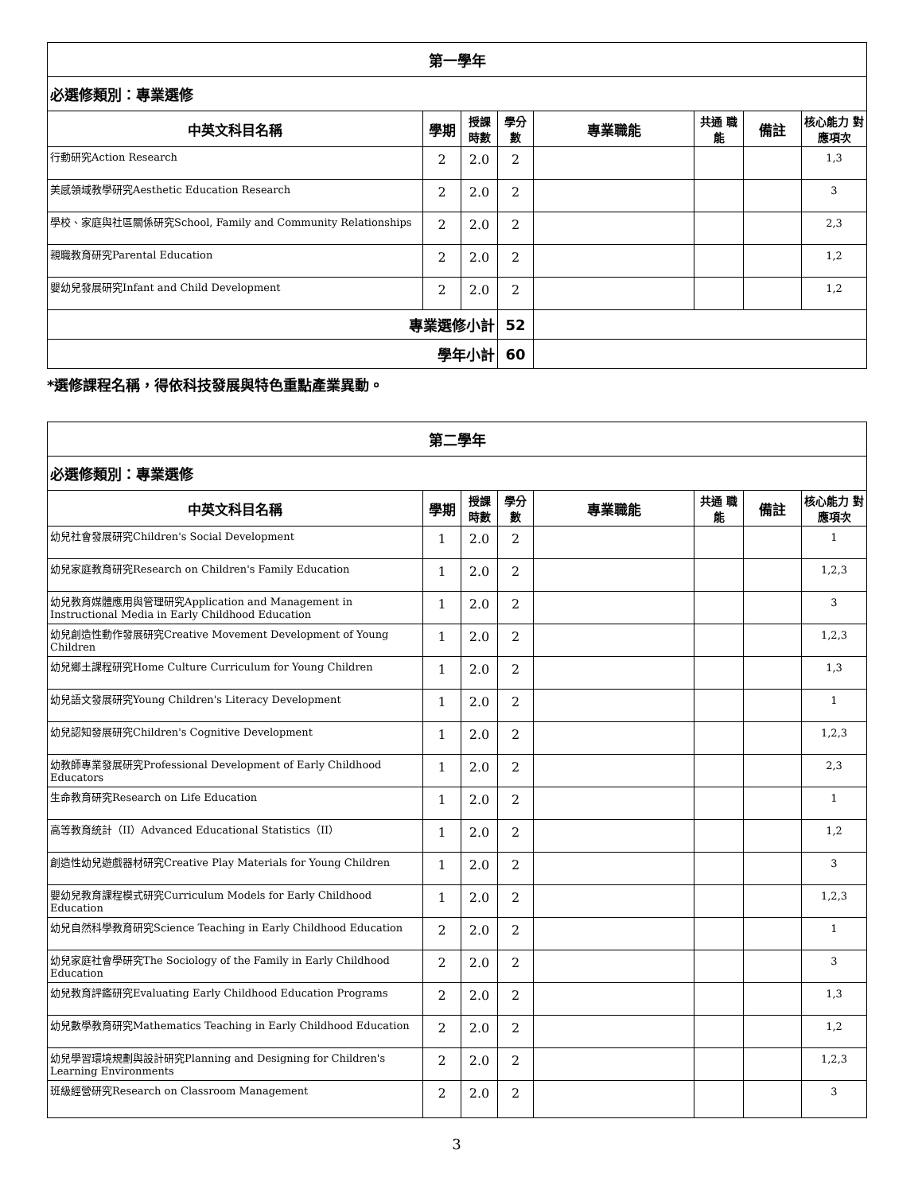| 第一學年 | | | | | | | |
| 必選修類別：專業選修 | | | | | | | |
| 中英文科目名稱 | 學期 | 授課 時數 | 學分 數 | 專業職能 | 共通 職能 | 備註 | 核心能力 對應項次 |
| 行動研究Action Research | 2 | 2.0 | 2 | | | | 1,3 |
| 美感領域教學研究Aesthetic Education Research | 2 | 2.0 | 2 | | | | 3 |
| 學校、家庭與社區關係研究School, Family and Community Relationships | 2 | 2.0 | 2 | | | | 2,3 |
| 親職教育研究Parental Education | 2 | 2.0 | 2 | | | | 1,2 |
| 嬰幼兒發展研究Infant and Child Development | 2 | 2.0 | 2 | | | | 1,2 |
| 專業選修小計 | | | 52 | | | | |
| 學年小計 | | | 60 | | | | |
*選修課程名稱，得依科技發展與特色重點產業異動。
| 第二學年 | | | | | | | |
| 必選修類別：專業選修 | | | | | | | |
| 中英文科目名稱 | 學期 | 授課 時數 | 學分 數 | 專業職能 | 共通 職能 | 備註 | 核心能力 對應項次 |
| 幼兒社會發展研究Children's Social Development | 1 | 2.0 | 2 | | | | 1 |
| 幼兒家庭教育研究Research on Children's Family Education | 1 | 2.0 | 2 | | | | 1,2,3 |
| 幼兒教育媒體應用與管理研究Application and Management in Instructional Media in Early Childhood Education | 1 | 2.0 | 2 | | | | 3 |
| 幼兒創造性動作發展研究Creative Movement Development of Young Children | 1 | 2.0 | 2 | | | | 1,2,3 |
| 幼兒鄉土課程研究Home Culture Curriculum for Young Children | 1 | 2.0 | 2 | | | | 1,3 |
| 幼兒語文發展研究Young Children's Literacy Development | 1 | 2.0 | 2 | | | | 1 |
| 幼兒認知發展研究Children's Cognitive Development | 1 | 2.0 | 2 | | | | 1,2,3 |
| 幼教師專業發展研究Professional Development of Early Childhood Educators | 1 | 2.0 | 2 | | | | 2,3 |
| 生命教育研究Research on Life Education | 1 | 2.0 | 2 | | | | 1 |
| 高等教育統計（II）Advanced Educational Statistics（II） | 1 | 2.0 | 2 | | | | 1,2 |
| 創造性幼兒遊戲器材研究Creative Play Materials for Young Children | 1 | 2.0 | 2 | | | | 3 |
| 嬰幼兒教育課程模式研究Curriculum Models for Early Childhood Education | 1 | 2.0 | 2 | | | | 1,2,3 |
| 幼兒自然科學教育研究Science Teaching in Early Childhood Education | 2 | 2.0 | 2 | | | | 1 |
| 幼兒家庭社會學研究The Sociology of the Family in Early Childhood Education | 2 | 2.0 | 2 | | | | 3 |
| 幼兒教育評鑑研究Evaluating Early Childhood Education Programs | 2 | 2.0 | 2 | | | | 1,3 |
| 幼兒數學教育研究Mathematics Teaching in Early Childhood Education | 2 | 2.0 | 2 | | | | 1,2 |
| 幼兒學習環境規劃與設計研究Planning and Designing for Children's Learning Environments | 2 | 2.0 | 2 | | | | 1,2,3 |
| 班級經營研究Research on Classroom Management | 2 | 2.0 | 2 | | | | 3 |
3